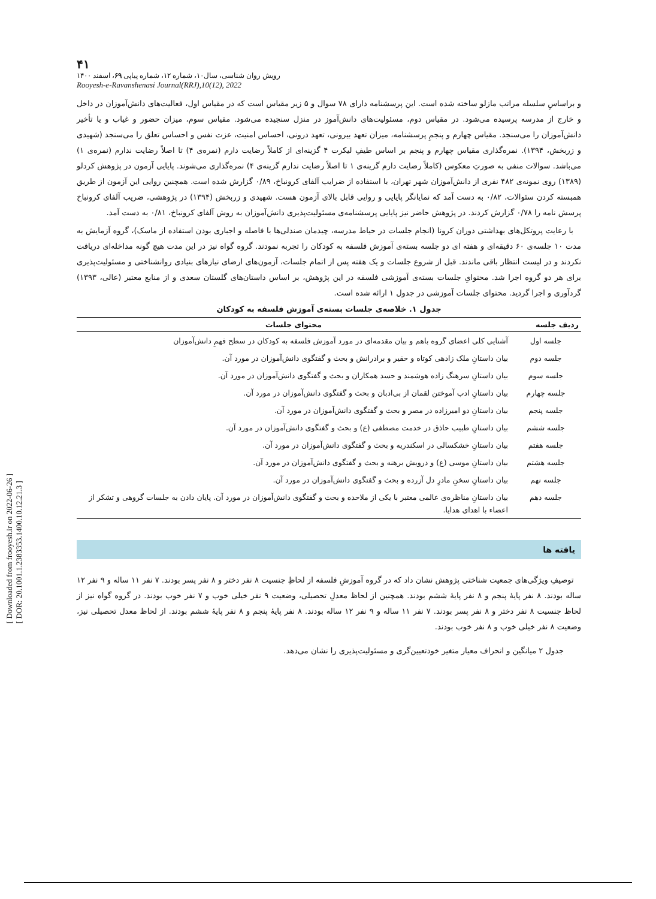[ Downloaded from frooyesh.ir on 2022-06-26 ]
[ DOR: 20.1001.1.2383353.1400.10.12.21.3 ]
۴۱
رویش روان شناسی، سال۱۰، شماره ۱۲، شماره پیاپی ۶۹، اسفند ۱۴۰۰
Rooyesh-e-Ravanshenasi Journal(RRJ),10(12), 2022
و براساسِ سلسله مراتب مازلو ساخته شده است. این پرسشنامه دارای ۷۸ سوال و ۵ زیر مقیاس است که در مقیاس اول، فعالیت‌های دانش‌آموزان در داخل و خارج از مدرسه پرسیده می‌شود. در مقیاس دوم، مسئولیت‌های دانش‌آموز در منزل سنجیده می‌شود. مقیاس سوم، میزان حضور و غیاب و یا تأخیر دانش‌آموزان را می‌سنجد. مقیاس چهارم و پنجمِ پرسشنامه، میزان تعهد بیرونی، تعهد درونی، احساس امنیت، عزت نفس و احساس تعلق را می‌سنجد (شهیدی و زربخش، ۱۳۹۴). نمره‌گذاری مقیاس چهارم و پنجم بر اساس طیفِ لیکرت ۴ گزینه‌ای از کاملاً رضایت دارم (نمره‌ی ۴) تا اصلاً رضایت ندارم (نمره‌ی ۱) می‌باشد. سوالات منفی به صورتِ معکوس (کاملاً رضایت دارم گزینه‌ی ۱ تا اصلاً رضایت ندارم گزینه‌ی ۴) نمره‌گذاری می‌شوند. پایایی آزمون در پژوهش کردلو (۱۳۸۹) روی نمونه‌ی ۴۸۲ نفری از دانش‌آموزان شهر تهران، با استفاده از ضرایب آلفای کرونباخ، ۰/۸۹ گزارش شده است. همچنین روایی این آزمون از طریق همبسته کردن سئوالات، ۰/۸۲ به دست آمد که نمایانگر پایایی و روایی قابل بالای آزمون هست. شهیدی و زربخش (۱۳۹۴) در پژوهشی، ضریب آلفای کرونباخ پرسش نامه را ۰/۷۸ گزارش کردند. در پژوهش حاضر نیز پایایی پرسشنامه‌ی مسئولیت‌پذیری دانش‌آموزان به روش آلفای کرونباخ، ۰/۸۱ به دست آمد.
با رعایت پروتکل‌های بهداشتی دوران کرونا (انجام جلسات در حیاط مدرسه، چیدمان صندلی‌ها با فاصله و اجباری بودن استفاده از ماسک)، گروه آزمایش به مدت ۱۰ جلسه‌ی ۶۰ دقیقه‌ای و هفته ای دو جلسه بسته‌ی آموزش فلسفه به کودکان را تجربه نمودند. گروه گواه نیز در این مدت هیچ گونه مداخله‌ای دریافت نکردند و در لیست انتظار باقی ماندند. قبل از شروع جلسات و یک هفته پس از اتمام جلسات، آزمون‌های ارضای نیازهای بنیادی روانشناختی و مسئولیت‌پذیری برای هر دو گروه اجرا شد. محتوایِ جلسات بسته‌ی آموزشی فلسفه در این پژوهش، بر اساس داستان‌های گلستان سعدی و از منابع معتبر (عالی، ۱۳۹۳) گردآوری و اجرا گردید. محتوای جلسات آموزشی در جدول ۱ ارائه شده است.
جدول ۱. خلاصه‌ی جلسات بسته‌ی آموزش فلسفه به کودکان
| ردیف جلسه | محتوای جلسات |
| --- | --- |
| جلسه اول | آشنایی کلی اعضای گروه باهم و بیان مقدمه‌ای در مورد آموزش فلسفه به کودکان در سطح فهمِ دانش‌آموزان |
| جلسه دوم | بیان داستانِ ملک زادهی کوتاه و حقیر و برادرانش و بحث و گفتگوی دانش‌آموزان در مورد آن. |
| جلسه سوم | بیان داستانِ سرهنگ زاده هوشمند و حسد همکاران و بحث و گفتگوی دانش‌آموزان در مورد آن. |
| جلسه چهارم | بیان داستانِ ادب آموختن لقمان از بی‌ادبان و بحث و گفتگوی دانش‌آموزان در مورد آن. |
| جلسه پنجم | بیان داستانِ دو امیرزاده در مصر و بحث و گفتگوی دانش‌آموزان در مورد آن. |
| جلسه ششم | بیان داستانِ طبیب حاذق در خدمت مصطفی (ع) و بحث و گفتگوی دانش‌آموزان در مورد آن. |
| جلسه هفتم | بیان داستانِ خشکسالی در اسکندریه و بحث و گفتگوی دانش‌آموزان در مورد آن. |
| جلسه هشتم | بیان داستانِ موسی (ع) و درویش برهنه و بحث و گفتگوی دانش‌آموزان در مورد آن. |
| جلسه نهم | بیان داستانِ سخنِ مادرِ دل آزرده و بحث و گفتگوی دانش‌آموزان در مورد آن. |
| جلسه دهم | بیان داستانِ مناظره‌ی عالمی معتبر با یکی از ملاحده و بحث و گفتگوی دانش‌آموزان در مورد آن. پایان دادن به جلسات گروهی و تشکر از اعضاء با اهدای هدایا. |
یافته ها
توصیفِ ویژگی‌های جمعیت شناختی پژوهش نشان داد که در گروه آموزشِ فلسفه از لحاظِ جنسیت ۸ نفر دختر و ۸ نفر پسر بودند. ۷ نفر ۱۱ ساله و ۹ نفر ۱۲ ساله بودند. ۸ نفر پایهٔ پنجم و ۸ نفر پایهٔ ششم بودند. همچنین از لحاظ معدلِ تحصیلی، وضعیت ۹ نفر خیلی خوب و ۷ نفر خوب بودند. در گروه گواه نیز از لحاظ جنسیت ۸ نفر دختر و ۸ نفر پسر بودند. ۷ نفر ۱۱ ساله و ۹ نفر ۱۲ ساله بودند. ۸ نفر پایهٔ پنجم و ۸ نفر پایهٔ ششم بودند. از لحاظ معدل تحصیلی نیز، وضعیت ۸ نفر خیلی خوب و ۸ نفر خوب بودند.
جدول ۲ میانگین و انحراف معیار متغیر خودتعیین‌گری و مسئولیت‌پذیری را نشان می‌دهد.